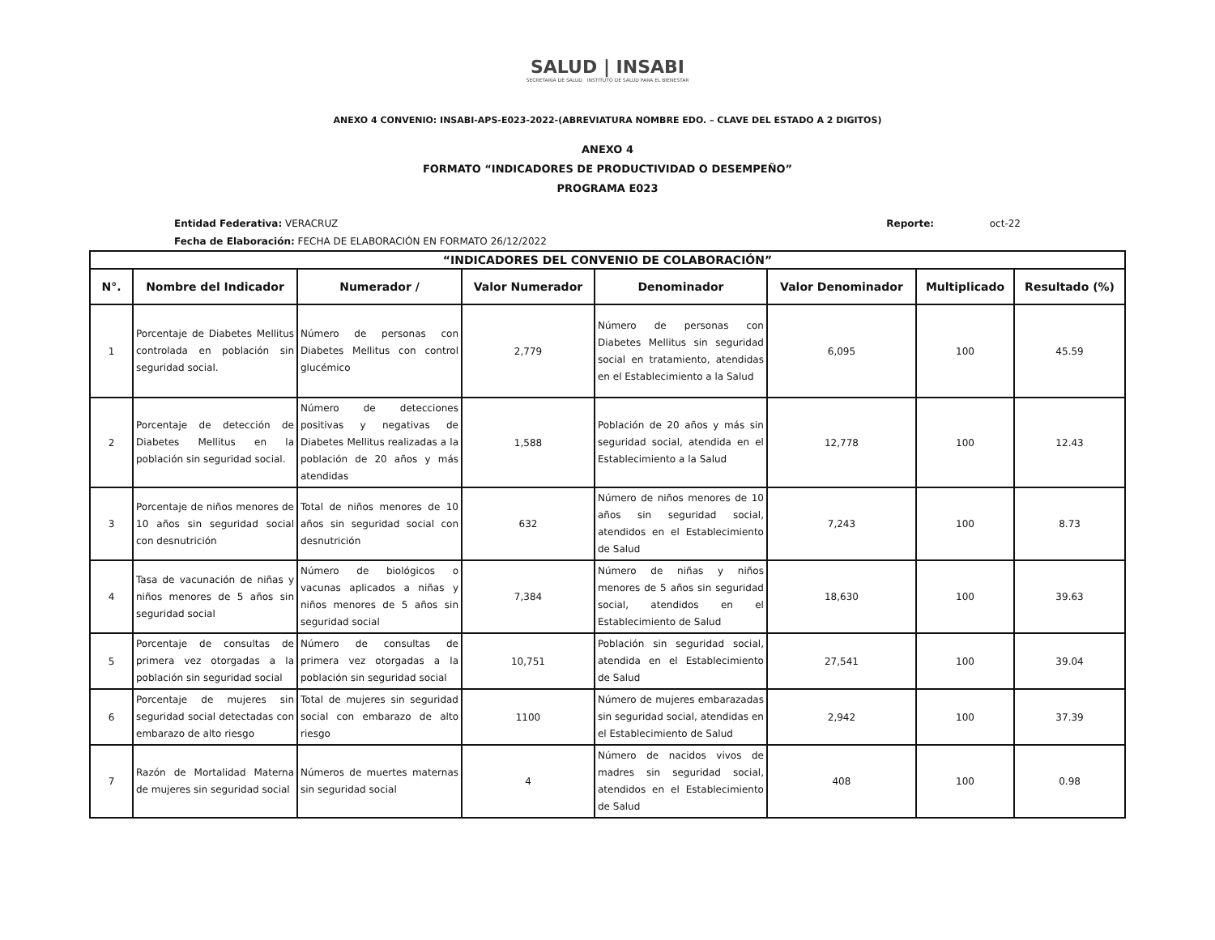SALUD | INSABI
SECRETARÍA DE SALUD INSTITUTO DE SALUD PARA EL BIENESTAR
ANEXO 4 CONVENIO: INSABI-APS-E023-2022-(ABREVIATURA NOMBRE EDO. – CLAVE DEL ESTADO A 2 DIGITOS)
ANEXO 4
FORMATO “INDICADORES DE PRODUCTIVIDAD O DESEMPEÑO”
PROGRAMA E023
Entidad Federativa: VERACRUZ
Fecha de Elaboración: FECHA DE ELABORACIÓN EN FORMATO 26/12/2022
Reporte: oct-22
| “INDICADORES DEL CONVENIO DE COLABORACIÓN” | | | | | | | |
| N°. | Nombre del Indicador | Numerador / | Valor Numerador | Denominador | Valor Denominador | Multiplicado | Resultado (%) |
| 1 | Porcentaje de Diabetes Mellitus controlada en población sin seguridad social. | Número de personas con Diabetes Mellitus con control glucémico | 2,779 | Número de personas con Diabetes Mellitus sin seguridad social en tratamiento, atendidas en el Establecimiento a la Salud | 6,095 | 100 | 45.59 |
| 2 | Porcentaje de detección de Diabetes Mellitus en la población sin seguridad social. | Número de detecciones positivas y negativas de Diabetes Mellitus realizadas a la población de 20 años y más atendidas | 1,588 | Población de 20 años y más sin seguridad social, atendida en el Establecimiento a la Salud | 12,778 | 100 | 12.43 |
| 3 | Porcentaje de niños menores de 10 años sin seguridad social con desnutrición | Total de niños menores de 10 años sin seguridad social con desnutrición | 632 | Número de niños menores de 10 años sin seguridad social, atendidos en el Establecimiento de Salud | 7,243 | 100 | 8.73 |
| 4 | Tasa de vacunación de niñas y niños menores de 5 años sin seguridad social | Número de biológicos o vacunas aplicados a niñas y niños menores de 5 años sin seguridad social | 7,384 | Número de niñas y niños menores de 5 años sin seguridad social, atendidos en el Establecimiento de Salud | 18,630 | 100 | 39.63 |
| 5 | Porcentaje de consultas de primera vez otorgadas a la población sin seguridad social | Número de consultas de primera vez otorgadas a la población sin seguridad social | 10,751 | Población sin seguridad social, atendida en el Establecimiento de Salud | 27,541 | 100 | 39.04 |
| 6 | Porcentaje de mujeres sin seguridad social detectadas con embarazo de alto riesgo | Total de mujeres sin seguridad social con embarazo de alto riesgo | 1100 | Número de mujeres embarazadas sin seguridad social, atendidas en el Establecimiento de Salud | 2,942 | 100 | 37.39 |
| 7 | Razón de Mortalidad Materna de mujeres sin seguridad social | Números de muertes maternas sin seguridad social | 4 | Número de nacidos vivos de madres sin seguridad social, atendidos en el Establecimiento de Salud | 408 | 100 | 0.98 |